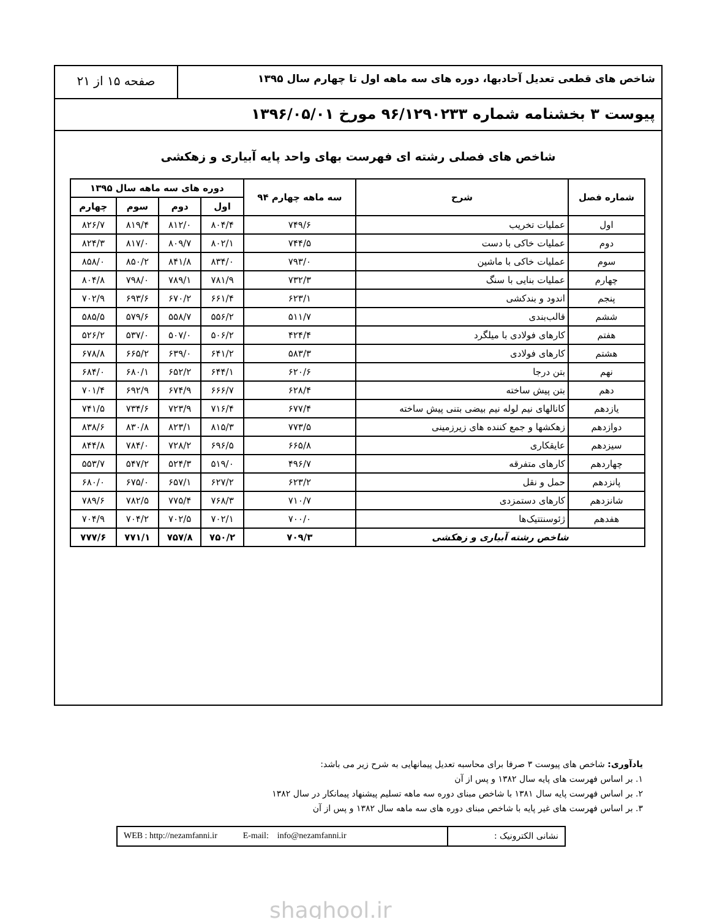شاخص های قطعی تعدیل آحادبها، دوره های سه ماهه اول تا چهارم سال ۱۳۹۵
صفحه ۱۵ از ۲۱
پیوست ۳ بخشنامه شماره ۹۶/۱۲۹۰۲۳۳ مورخ ۱۳۹۶/۰۵/۰۱
شاخص های فصلی رشته ای فهرست بهای واحد پایه آبیاری و زهکشی
| شماره فصل | شرح | سه ماهه چهارم ۹۴ | دوره های سه ماهه سال ۱۳۹۵ | | | |
| --- | --- | --- | --- | --- | --- | --- |
| | | | اول | دوم | سوم | چهارم |
| اول | عملیات تخریب | ۷۴۹/۶ | ۸۰۴/۴ | ۸۱۲/۰ | ۸۱۹/۴ | ۸۲۶/۷ |
| دوم | عملیات خاکی با دست | ۷۴۴/۵ | ۸۰۲/۱ | ۸۰۹/۷ | ۸۱۷/۰ | ۸۲۴/۳ |
| سوم | عملیات خاکی با ماشین | ۷۹۳/۰ | ۸۳۴/۰ | ۸۴۱/۸ | ۸۵۰/۲ | ۸۵۸/۰ |
| چهارم | عملیات بنایی با سنگ | ۷۳۲/۳ | ۷۸۱/۹ | ۷۸۹/۱ | ۷۹۸/۰ | ۸۰۴/۸ |
| پنجم | اندود و بندکشی | ۶۲۳/۱ | ۶۶۱/۴ | ۶۷۰/۲ | ۶۹۳/۶ | ۷۰۲/۹ |
| ششم | قالب‌بندی | ۵۱۱/۷ | ۵۵۶/۲ | ۵۵۸/۷ | ۵۷۹/۶ | ۵۸۵/۵ |
| هفتم | کارهای فولادی با میلگرد | ۴۲۴/۴ | ۵۰۶/۲ | ۵۰۷/۰ | ۵۳۷/۰ | ۵۲۶/۲ |
| هشتم | کارهای فولادی | ۵۸۳/۳ | ۶۴۱/۲ | ۶۳۹/۰ | ۶۶۵/۲ | ۶۷۸/۸ |
| نهم | بتن درجا | ۶۲۰/۶ | ۶۴۴/۱ | ۶۵۲/۲ | ۶۸۰/۱ | ۶۸۴/۰ |
| دهم | بتن پیش ساخته | ۶۲۸/۴ | ۶۶۶/۷ | ۶۷۴/۹ | ۶۹۲/۹ | ۷۰۱/۴ |
| یازدهم | کانالهای نیم لوله نیم بیضی بتنی پیش ساخته | ۶۷۷/۴ | ۷۱۶/۴ | ۷۲۳/۹ | ۷۳۴/۶ | ۷۴۱/۵ |
| دوازدهم | زهکشها و جمع کننده های زیرزمینی | ۷۷۳/۵ | ۸۱۵/۳ | ۸۲۳/۱ | ۸۳۰/۸ | ۸۳۸/۶ |
| سیزدهم | عایقکاری | ۶۶۵/۸ | ۶۹۶/۵ | ۷۲۸/۲ | ۷۸۴/۰ | ۸۴۴/۸ |
| چهاردهم | کارهای متفرقه | ۴۹۶/۷ | ۵۱۹/۰ | ۵۲۴/۳ | ۵۴۷/۲ | ۵۵۳/۷ |
| پانزدهم | حمل و نقل | ۶۲۳/۲ | ۶۲۷/۲ | ۶۵۷/۱ | ۶۷۵/۰ | ۶۸۰/۰ |
| شانزدهم | کارهای دستمزدی | ۷۱۰/۷ | ۷۶۸/۳ | ۷۷۵/۴ | ۷۸۲/۵ | ۷۸۹/۶ |
| هفدهم | ژئوسنتتیک‌ها | ۷۰۰/۰ | ۷۰۲/۱ | ۷۰۲/۵ | ۷۰۴/۲ | ۷۰۴/۹ |
| شاخص رشته آبیاری و زهکشی | | ۷۰۹/۳ | ۷۵۰/۲ | ۷۵۷/۸ | ۷۷۱/۱ | ۷۷۷/۶ |
یادآوری: شاخص های پیوست ۳ صرفا برای محاسبه تعدیل پیمانهایی به شرح زیر می باشد:
۱. بر اساس فهرست های پایه سال ۱۳۸۲ و پس از آن
۲. بر اساس فهرست پایه سال ۱۳۸۱ با شاخص مبنای دوره سه ماهه تسلیم پیشنهاد پیمانکار در سال ۱۳۸۲
۳. بر اساس فهرست های غیر پایه با شاخص مبنای دوره های سه ماهه سال ۱۳۸۲ و پس از آن
نشانی الکترونیک : WEB : http://nezamfanni.ir E-mail: info@nezamfanni.ir
shaghool.ir